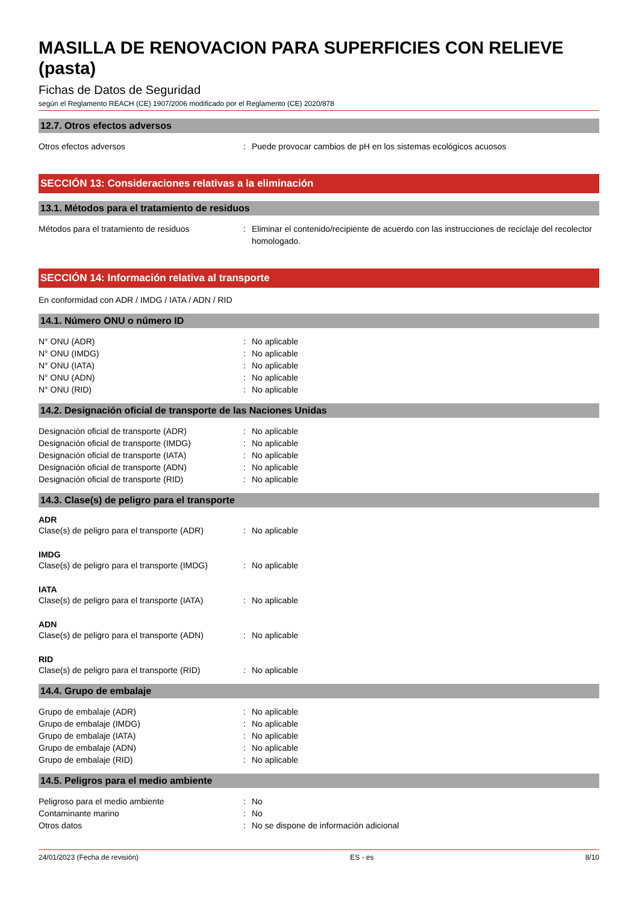MASILLA DE RENOVACION PARA SUPERFICIES CON RELIEVE (pasta)
Fichas de Datos de Seguridad
según el Reglamento REACH (CE) 1907/2006 modificado por el Reglamento (CE) 2020/878
12.7. Otros efectos adversos
Otros efectos adversos : Puede provocar cambios de pH en los sistemas ecológicos acuosos
SECCIÓN 13: Consideraciones relativas a la eliminación
13.1. Métodos para el tratamiento de residuos
Métodos para el tratamiento de residuos : Eliminar el contenido/recipiente de acuerdo con las instrucciones de reciclaje del recolector homologado.
SECCIÓN 14: Información relativa al transporte
En conformidad con ADR / IMDG / IATA / ADN / RID
14.1. Número ONU o número ID
N° ONU (ADR) : No aplicable
N° ONU (IMDG) : No aplicable
N° ONU (IATA) : No aplicable
N° ONU (ADN) : No aplicable
N° ONU (RID) : No aplicable
14.2. Designación oficial de transporte de las Naciones Unidas
Designación oficial de transporte (ADR) : No aplicable
Designación oficial de transporte (IMDG) : No aplicable
Designación oficial de transporte (IATA) : No aplicable
Designación oficial de transporte (ADN) : No aplicable
Designación oficial de transporte (RID) : No aplicable
14.3. Clase(s) de peligro para el transporte
ADR
Clase(s) de peligro para el transporte (ADR)
: No aplicable
IMDG
Clase(s) de peligro para el transporte (IMDG)
: No aplicable
IATA
Clase(s) de peligro para el transporte (IATA)
: No aplicable
ADN
Clase(s) de peligro para el transporte (ADN)
: No aplicable
RID
Clase(s) de peligro para el transporte (RID)
: No aplicable
14.4. Grupo de embalaje
Grupo de embalaje (ADR) : No aplicable
Grupo de embalaje (IMDG) : No aplicable
Grupo de embalaje (IATA) : No aplicable
Grupo de embalaje (ADN) : No aplicable
Grupo de embalaje (RID) : No aplicable
14.5. Peligros para el medio ambiente
Peligroso para el medio ambiente : No
Contaminante marino : No
Otros datos : No se dispone de información adicional
24/01/2023 (Fecha de revisión) ES - es 8/10